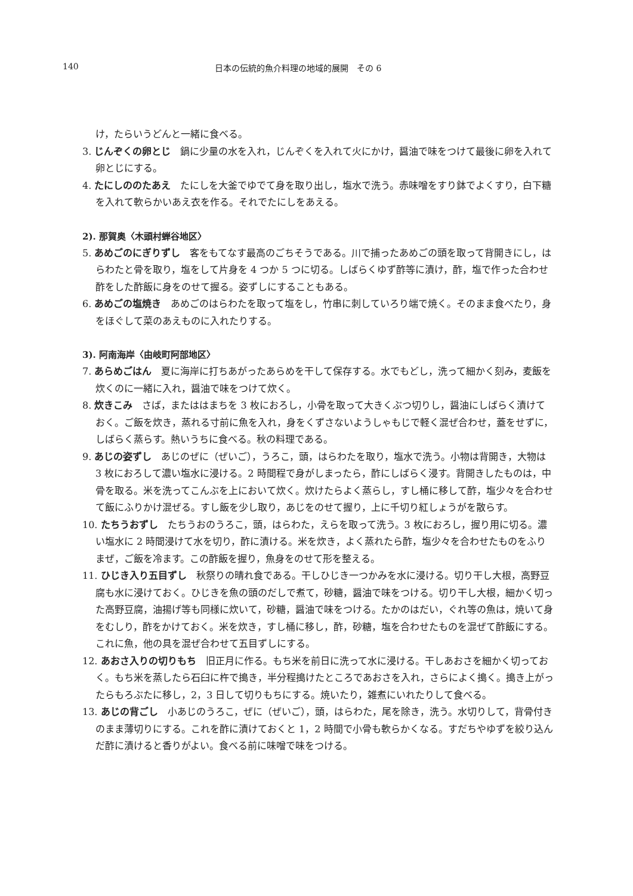140 日本の伝統的魚介料理の地域的展開　その 6
け，たらいうどんと一緒に食べる。
3. じんぞくの卵とじ 鍋に少量の水を入れ，じんぞくを入れて火にかけ，醤油で味をつけて最後に卵を入れて卵とじにする。
4. たにしののたあえ たにしを大釜でゆでて身を取り出し，塩水で洗う。赤味噌をすり鉢でよくすり，白下糖を入れて軟らかいあえ衣を作る。それでたにしをあえる。
2). 那賀奥〈木頭村蝉谷地区〉
5. あめごのにぎりずし 客をもてなす最高のごちそうである。川で捕ったあめごの頭を取って背開きにし，はらわたと骨を取り，塩をして片身を 4 つか 5 つに切る。しばらくゆず酢等に漬け，酢，塩で作った合わせ酢をした酢飯に身をのせて握る。姿ずしにすることもある。
6. あめごの塩焼き あめごのはらわたを取って塩をし，竹串に刺していろり端で焼く。そのまま食べたり，身をほぐして菜のあえものに入れたりする。
3). 阿南海岸〈由岐町阿部地区〉
7. あらめごはん 夏に海岸に打ちあがったあらめを干して保存する。水でもどし，洗って細かく刻み，麦飯を炊くのに一緒に入れ，醤油で味をつけて炊く。
8. 炊きこみ さば，またははまちを 3 枚におろし，小骨を取って大きくぶつ切りし，醤油にしばらく漬けておく。ご飯を炊き，蒸れる寸前に魚を入れ，身をくずさないようしゃもじで軽く混ぜ合わせ，蓋をせずに，しばらく蒸らす。熱いうちに食べる。秋の料理である。
9. あじの姿ずし あじのぜに（ぜいご），うろこ，頭，はらわたを取り，塩水で洗う。小物は背開き，大物は 3 枚におろして濃い塩水に浸ける。2 時間程で身がしまったら，酢にしばらく浸す。背開きしたものは，中骨を取る。米を洗ってこんぶを上において炊く。炊けたらよく蒸らし，すし桶に移して酢，塩少々を合わせて飯にふりかけ混ぜる。すし飯を少し取り，あじをのせて握り，上に千切り紅しょうがを散らす。
10. たちうおずし たちうおのうろこ，頭，はらわた，えらを取って洗う。3 枚におろし，握り用に切る。濃い塩水に 2 時間浸けて水を切り，酢に漬ける。米を炊き，よく蒸れたら酢，塩少々を合わせたものをふりまぜ，ご飯を冷ます。この酢飯を握り，魚身をのせて形を整える。
11. ひじき入り五目ずし 秋祭りの晴れ食である。干しひじき一つかみを水に浸ける。切り干し大根，高野豆腐も水に浸けておく。ひじきを魚の頭のだしで煮て，砂糖，醤油で味をつける。切り干し大根，細かく切った高野豆腐，油揚げ等も同様に炊いて，砂糖，醤油で味をつける。たかのはだい，ぐれ等の魚は，焼いて身をむしり，酢をかけておく。米を炊き，すし桶に移し，酢，砂糖，塩を合わせたものを混ぜて酢飯にする。これに魚，他の具を混ぜ合わせて五目ずしにする。
12. あおさ入りの切りもち 旧正月に作る。もち米を前日に洗って水に浸ける。干しあおさを細かく切っておく。もち米を蒸したら石臼に杵で搗き，半分程搗けたところであおさを入れ，さらによく搗く。搗き上がったらもろぶたに移し，2，3 日して切りもちにする。焼いたり，雑煮にいれたりして食べる。
13. あじの背ごし 小あじのうろこ，ぜに（ぜいご），頭，はらわた，尾を除き，洗う。水切りして，背骨付きのまま薄切りにする。これを酢に漬けておくと 1，2 時間で小骨も軟らかくなる。すだちやゆずを絞り込んだ酢に漬けると香りがよい。食べる前に味噌で味をつける。